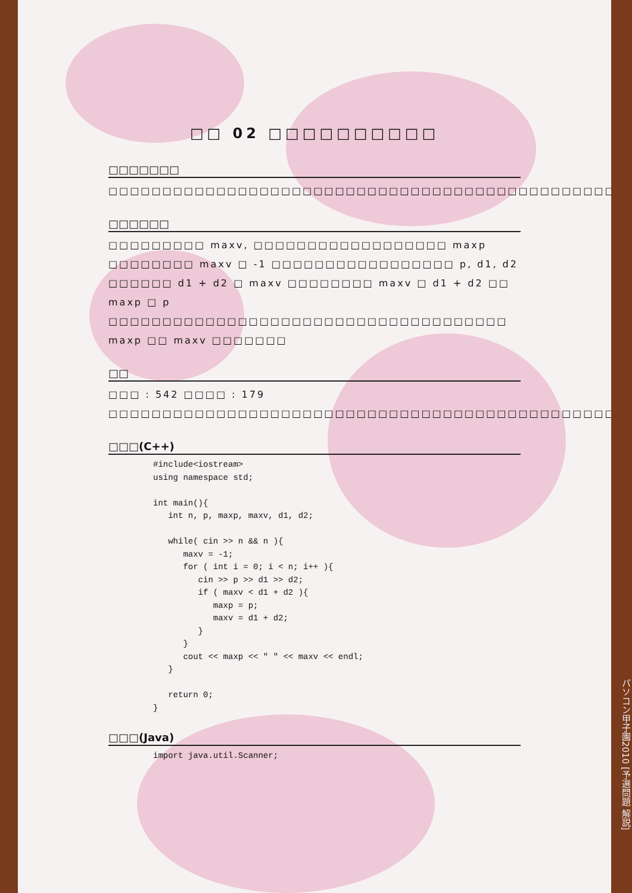□□ 02 □□□□□□□□□□
□□□□□□□
□□□□□□□□□□□□□□□□□□□□□□□□□□□□□□□□□□□□□□□□□□□□□□□□□□□
□□□□□□
□□□□□□□□□ maxv, □□□□□□□□□□□□□□□□□□ maxp □□□□□□□□ maxv □ -1 □□□□□□□□□□□□□□□□□ p, d1, d2 □□□□□□ d1 + d2 □ maxv □□□□□□□□ maxv □ d1 + d2 □□ maxp □ p □□□□□□□□□□□□□□□□□□□□□□□□□□□□□□□□□□□□□ maxp □□ maxv □□□□□□□
□□
□□□ : 542 □□□□ : 179
□□□□□□□□□□□□□□□□□□□□□□□□□□□□□□□□□□□□□□□□□□□□□□□□□□□□□□□□□□□□□□□□□□□□□□□□□□□□□□□□□□□□□□□□□
□□□(C++)
#include<iostream>
using namespace std;

int main(){
   int n, p, maxp, maxv, d1, d2;

   while( cin >> n && n ){
      maxv = -1;
      for ( int i = 0; i < n; i++ ){
         cin >> p >> d1 >> d2;
         if ( maxv < d1 + d2 ){
            maxp = p;
            maxv = d1 + d2;
         }
      }
      cout << maxp << " " << maxv << endl;
   }

   return 0;
}
□□□(Java)
import java.util.Scanner;
パソコン甲子園2010 [予選問題 解説]